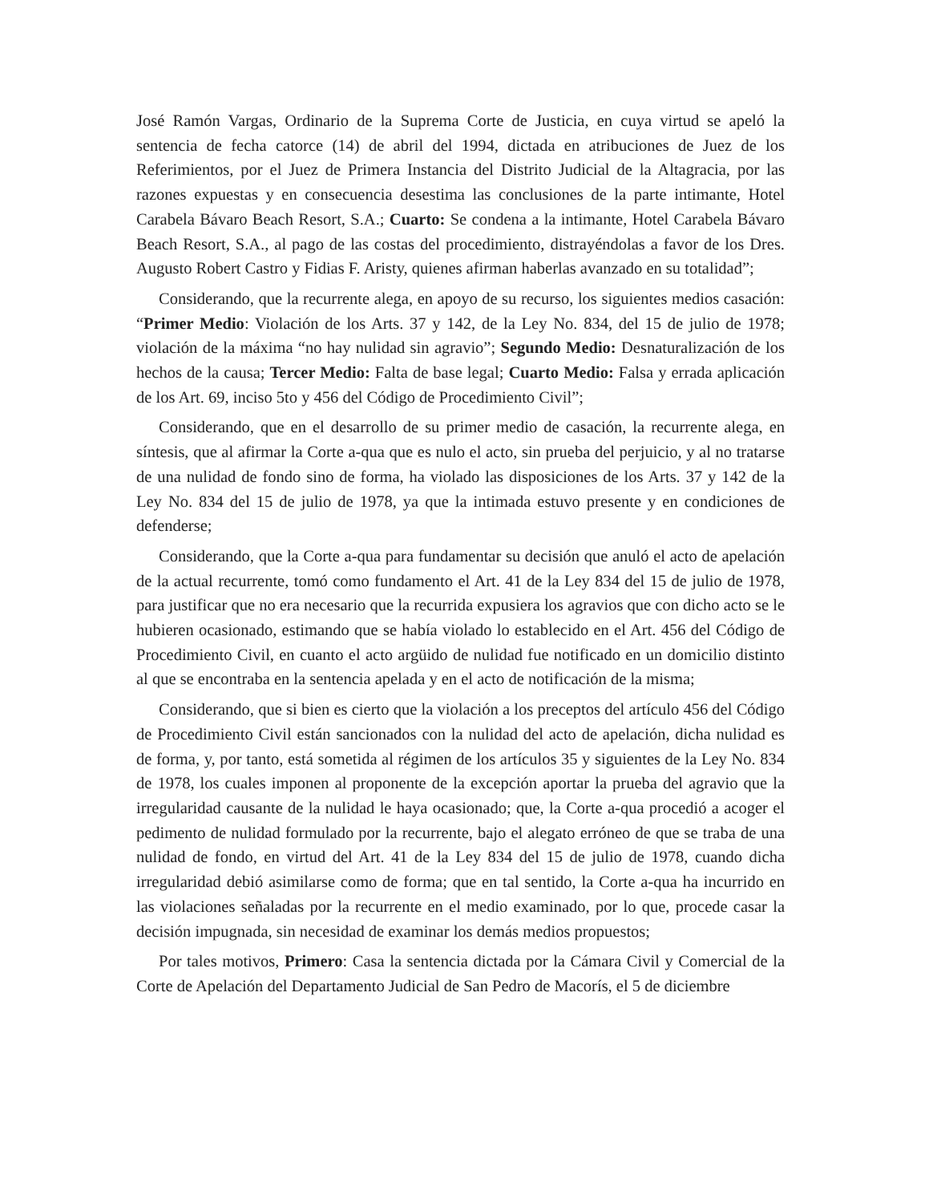José Ramón Vargas, Ordinario de la Suprema Corte de Justicia, en cuya virtud se apeló la sentencia de fecha catorce (14) de abril del 1994, dictada en atribuciones de Juez de los Referimientos, por el Juez de Primera Instancia del Distrito Judicial de la Altagracia, por las razones expuestas y en consecuencia desestima las conclusiones de la parte intimante, Hotel Carabela Bávaro Beach Resort, S.A.; Cuarto: Se condena a la intimante, Hotel Carabela Bávaro Beach Resort, S.A., al pago de las costas del procedimiento, distrayéndolas a favor de los Dres. Augusto Robert Castro y Fidias F. Aristy, quienes afirman haberlas avanzado en su totalidad”;
Considerando, que la recurrente alega, en apoyo de su recurso, los siguientes medios casación: “Primer Medio: Violación de los Arts. 37 y 142, de la Ley No. 834, del 15 de julio de 1978; violación de la máxima “no hay nulidad sin agravio”; Segundo Medio: Desnaturalización de los hechos de la causa; Tercer Medio: Falta de base legal; Cuarto Medio: Falsa y errada aplicación de los Art. 69, inciso 5to y 456 del Código de Procedimiento Civil”;
Considerando, que en el desarrollo de su primer medio de casación, la recurrente alega, en síntesis, que al afirmar la Corte a-qua que es nulo el acto, sin prueba del perjuicio, y al no tratarse de una nulidad de fondo sino de forma, ha violado las disposiciones de los Arts. 37 y 142 de la Ley No. 834 del 15 de julio de 1978, ya que la intimada estuvo presente y en condiciones de defenderse;
Considerando, que la Corte a-qua para fundamentar su decisión que anuló el acto de apelación de la actual recurrente, tomó como fundamento el Art. 41 de la Ley 834 del 15 de julio de 1978, para justificar que no era necesario que la recurrida expusiera los agravios que con dicho acto se le hubieren ocasionado, estimando que se había violado lo establecido en el Art. 456 del Código de Procedimiento Civil, en cuanto el acto argüido de nulidad fue notificado en un domicilio distinto al que se encontraba en la sentencia apelada y en el acto de notificación de la misma;
Considerando, que si bien es cierto que la violación a los preceptos del artículo 456 del Código de Procedimiento Civil están sancionados con la nulidad del acto de apelación, dicha nulidad es de forma, y, por tanto, está sometida al régimen de los artículos 35 y siguientes de la Ley No. 834 de 1978, los cuales imponen al proponente de la excepción aportar la prueba del agravio que la irregularidad causante de la nulidad le haya ocasionado; que, la Corte a-qua procedió a acoger el pedimento de nulidad formulado por la recurrente, bajo el alegato erróneo de que se traba de una nulidad de fondo, en virtud del Art. 41 de la Ley 834 del 15 de julio de 1978, cuando dicha irregularidad debió asimilarse como de forma; que en tal sentido, la Corte a-qua ha incurrido en las violaciones señaladas por la recurrente en el medio examinado, por lo que, procede casar la decisión impugnada, sin necesidad de examinar los demás medios propuestos;
Por tales motivos, Primero: Casa la sentencia dictada por la Cámara Civil y Comercial de la Corte de Apelación del Departamento Judicial de San Pedro de Macorís, el 5 de diciembre